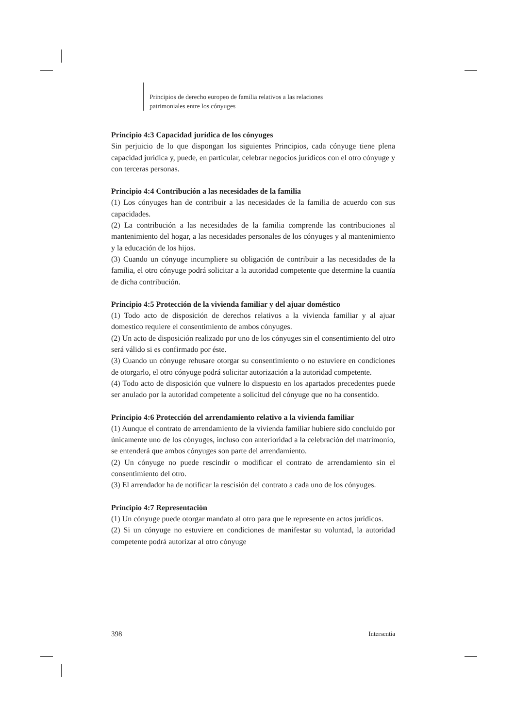Principios de derecho europeo de familia relativos a las relaciones
patrimoniales entre los cónyuges
Principio 4:3 Capacidad jurídica de los cónyuges
Sin perjuicio de lo que dispongan los siguientes Principios, cada cónyuge tiene plena capacidad jurídica y, puede, en particular, celebrar negocios jurídicos con el otro cónyuge y con terceras personas.
Principio 4:4 Contribución a las necesidades de la familia
(1) Los cónyuges han de contribuir a las necesidades de la familia de acuerdo con sus capacidades.
(2) La contribución a las necesidades de la familia comprende las contribuciones al mantenimiento del hogar, a las necesidades personales de los cónyuges y al mantenimiento y la educación de los hijos.
(3) Cuando un cónyuge incumpliere su obligación de contribuir a las necesidades de la familia, el otro cónyuge podrá solicitar a la autoridad competente que determine la cuantía de dicha contribución.
Principio 4:5 Protección de la vivienda familiar y del ajuar doméstico
(1) Todo acto de disposición de derechos relativos a la vivienda familiar y al ajuar domestico requiere el consentimiento de ambos cónyuges.
(2) Un acto de disposición realizado por uno de los cónyuges sin el consentimiento del otro será válido si es confirmado por éste.
(3) Cuando un cónyuge rehusare otorgar su consentimiento o no estuviere en condiciones de otorgarlo, el otro cónyuge podrá solicitar autorización a la autoridad competente.
(4) Todo acto de disposición que vulnere lo dispuesto en los apartados precedentes puede ser anulado por la autoridad competente a solicitud del cónyuge que no ha consentido.
Principio 4:6 Protección del arrendamiento relativo a la vivienda familiar
(1) Aunque el contrato de arrendamiento de la vivienda familiar hubiere sido concluido por únicamente uno de los cónyuges, incluso con anterioridad a la celebración del matrimonio, se entenderá que ambos cónyuges son parte del arrendamiento.
(2) Un cónyuge no puede rescindir o modificar el contrato de arrendamiento sin el consentimiento del otro.
(3) El arrendador ha de notificar la rescisión del contrato a cada uno de los cónyuges.
Principio 4:7 Representación
(1) Un cónyuge puede otorgar mandato al otro para que le represente en actos jurídicos.
(2) Si un cónyuge no estuviere en condiciones de manifestar su voluntad, la autoridad competente podrá autorizar al otro cónyuge
398 Intersentia